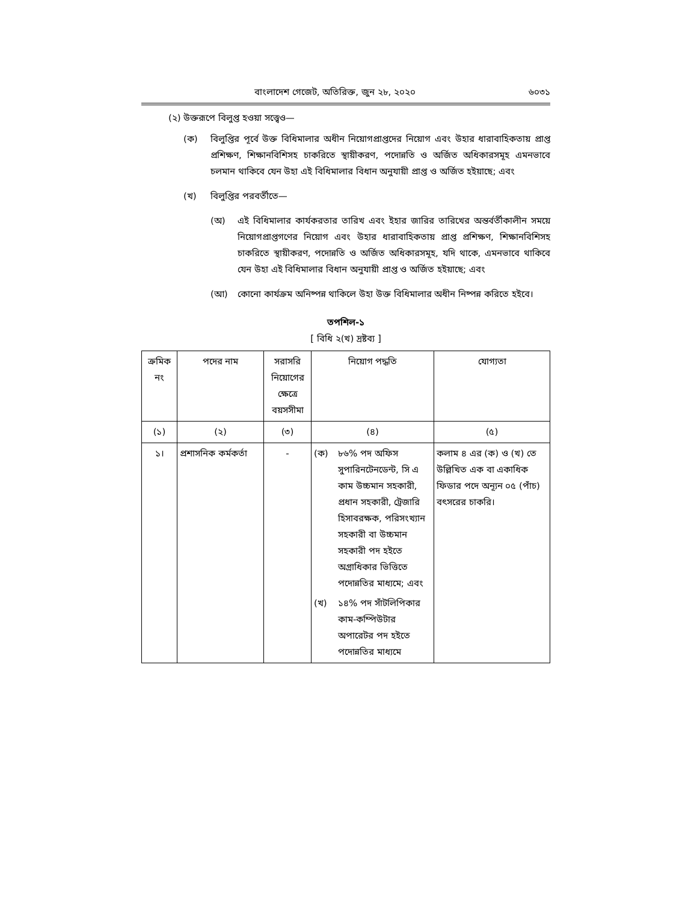বাংলাদেশ গেজেট, অতিরিক্ত, জুন ২৮, ২০২০ ৬০৩১
(২) উক্তরূপে বিলুপ্ত হওয়া সত্ত্বেও—
(ক) বিলুপ্তির পূর্বে উক্ত বিধিমালার অধীন নিয়োগপ্রাপ্তদের নিয়োগ এবং উহার ধারাবাহিকতায় প্রাপ্ত প্রশিক্ষণ, শিক্ষানবিশিসহ চাকরিতে স্থায়ীকরণ, পদোন্নতি ও অর্জিত অধিকারসমূহ এমনভাবে চলমান থাকিবে যেন উহা এই বিধিমালার বিধান অনুযায়ী প্রাপ্ত ও অর্জিত হইয়াছে; এবং
(খ) বিলুপ্তির পরবর্তীতে—
(অ) এই বিধিমালার কার্যকরতার তারিখ এবং ইহার জারির তারিখের অন্তর্বর্তীকালীন সময়ে নিয়োগপ্রাপ্তগণের নিয়োগ এবং উহার ধারাবাহিকতায় প্রাপ্ত প্রশিক্ষণ, শিক্ষানবিশিসহ চাকরিতে স্থায়ীকরণ, পদোন্নতি ও অর্জিত অধিকারসমূহ, যদি থাকে, এমনভাবে থাকিবে যেন উহা এই বিধিমালার বিধান অনুযায়ী প্রাপ্ত ও অর্জিত হইয়াছে; এবং
(আ) কোনো কার্যক্রম অনিষ্পন্ন থাকিলে উহা উক্ত বিধিমালার অধীন নিষ্পন্ন করিতে হইবে।
তপশিল-১
[ বিধি ২(খ) দ্রষ্টব্য ]
| ক্রমিক নং | পদের নাম | সরাসরি নিয়োগের ক্ষেত্রে বয়সসীমা | নিয়োগ পদ্ধতি | যোগ্যতা |
| --- | --- | --- | --- | --- |
| (১) | (২) | (৩) | (৪) | (৫) |
| ১। | প্রশাসনিক কর্মকর্তা | - | (ক) ৮৬% পদ অফিস সুপারিনটেনডেন্ট, সি এ কাম উচ্চমান সহকারী, প্রধান সহকারী, ট্রেজারি হিসাবরক্ষক, পরিসংখ্যান সহকারী বা উচ্চমান সহকারী পদ হইতে অগ্রাধিকার ভিত্তিতে পদোন্নতির মাধ্যমে; এবং (খ) ১৪% পদ সাঁটলিপিকার কাম-কম্পিউটার অপারেটর পদ হইতে পদোন্নতির মাধ্যমে | কলাম ৪ এর (ক) ও (খ) তে উল্লিখিত এক বা একাধিক ফিডার পদে অন্যূন ০৫ (পাঁচ) বৎসরের চাকরি। |